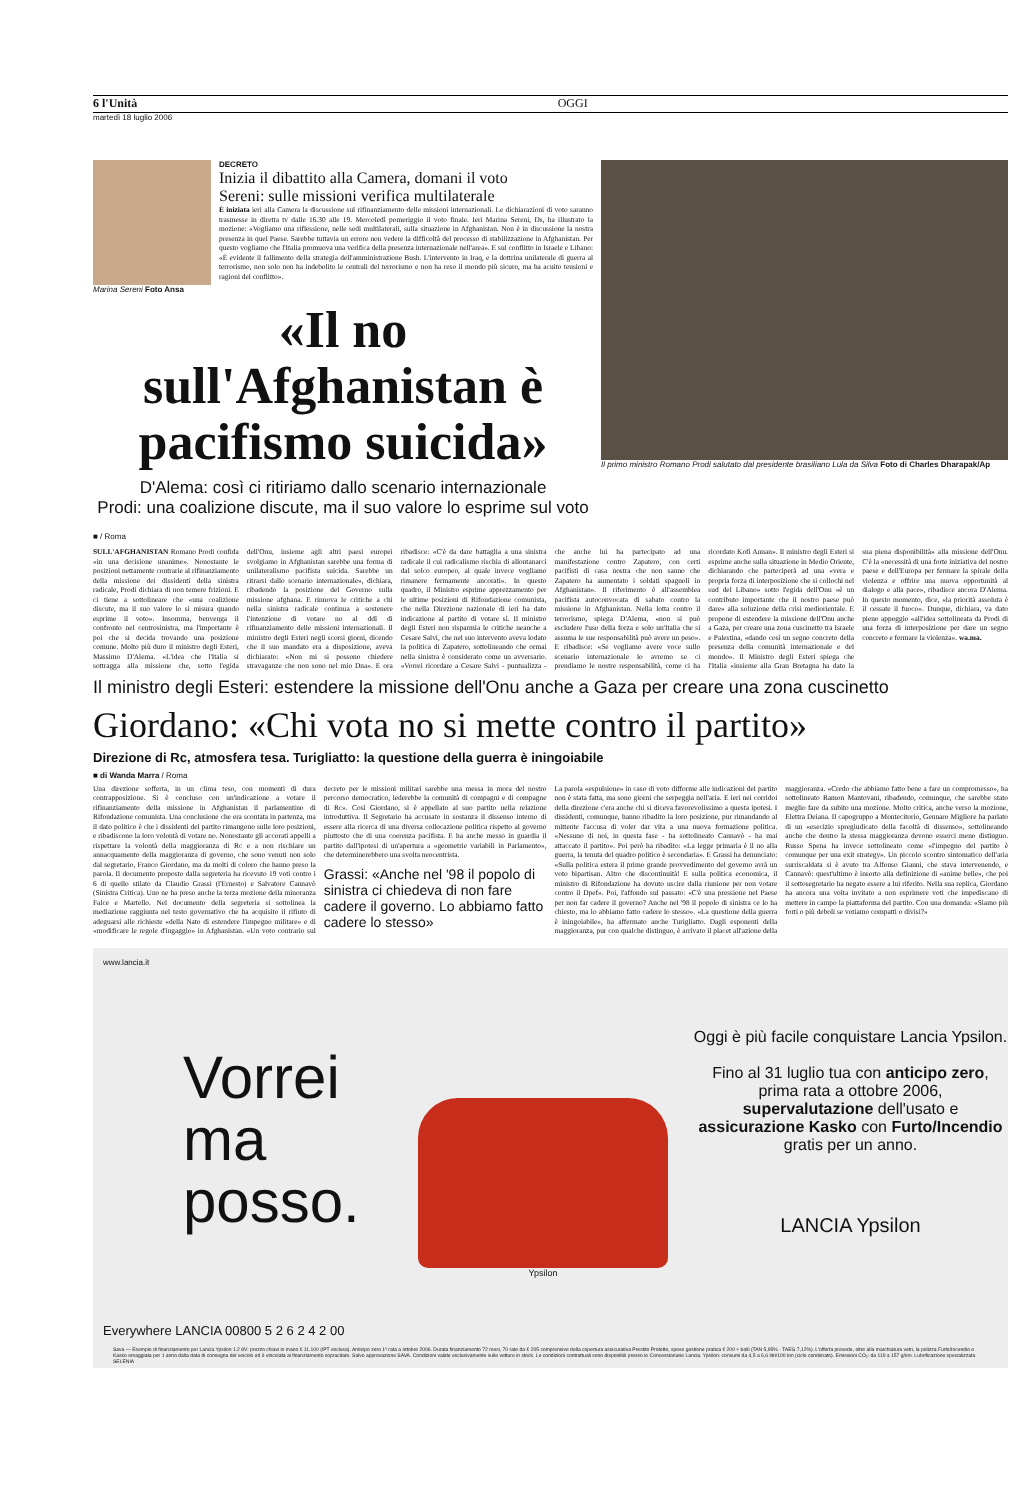6 l'Unità OGGI
martedì 18 luglio 2006
DECRETO
Inizia il dibattito alla Camera, domani il voto
Sereni: sulle missioni verifica multilaterale
È iniziata ieri alla Camera la discussione sul rifinanziamento delle missioni internazionali. Le dichiarazioni di voto saranno trasmesse in diretta tv dalle 16.30 alle 19. Mercoledì pomeriggio il voto finale. Ieri Marina Sereni, Ds, ha illustrato la mozione: «Vogliamo una riflessione, nelle sedi multilaterali, sulla situazione in Afghanistan. Non è in discussione la nostra presenza in quel Paese. Sarebbe tuttavia un errore non vedere la difficoltà del processo di stabilizzazione in Afghanistan. Per questo vogliamo che l'Italia promuova una verifica della presenza internazionale nell'area». E sul conflitto in Israele e Libano: «È evidente il fallimento della strategia dell'amministrazione Bush. L'intervento in Iraq, e la dottrina unilaterale di guerra al terrorismo, non solo non ha indebolito le centrali del terrorismo e non ha reso il mondo più sicuro, ma ha acuito tensioni e ragioni del conflitto».
Marina Sereni Foto Ansa
«Il no sull'Afghanistan è pacifismo suicida»
D'Alema: così ci ritiriamo dallo scenario internazionale
Prodi: una coalizione discute, ma il suo valore lo esprime sul voto
Il primo ministro Romano Prodi salutato dal presidente brasiliano Lula da Silva Foto di Charles Dharapak/Ap
■ / Roma
SULL'AFGHANISTAN Romano Prodi confida «in una decisione unanime». Nonostante le posizioni nettamente contrarie al rifinanziamento della missione dei dissidenti della sinistra radicale, Prodi dichiara di non temere frizioni. E ci tiene a sottolineare che «una coalizione discute, ma il suo valore lo si misura quando esprime il voto». Insomma, benvenga il confronto nel centrosinistra, ma l'importante è poi che si decida trovando una posizione comune. Molto più duro il ministro degli Esteri, Massimo D'Alema. «L'idea che l'Italia si sottragga alla missione che, sotto l'egida dell'Onu, insieme agli altri paesi europei svolgiamo in Afghanistan sarebbe una forma di unilateralismo pacifista suicida. Sarebbe un ritrarsi dallo scenario internazionale», dichiara, ribadendo la posizione del Governo sulla missione afghana. E rinnova le critiche a chi nella sinistra radicale continua a sostenere l'intenzione di votare no al ddl di rifinanziamento delle missioni internazionali. Il ministro degli Esteri negli scorsi giorni, dicendo che il suo mandato era a disposizione, aveva dichiarato: «Non mi si possono chiedere stravaganze che non sono nel mio Dna». E ora ribadisce: «C'è da dare battaglia a una sinistra radicale il cui radicalismo rischia di allontanarci dal solco europeo, al quale invece vogliamo rimanere fermamente ancorati». In questo quadro, il Ministro esprime apprezzamento per le ultime posizioni di Rifondazione comunista, che nella Direzione nazionale di ieri ha dato indicazione al partito di votare sì. Il ministro degli Esteri non risparmia le critiche neanche a Cesare Salvi, che nel suo intervento aveva lodato la politica di Zapatero, sottolineando che ormai nella sinistra è considerato come un avversario. «Vorrei ricordare a Cesare Salvi - puntualizza - che anche lui ha partecipato ad una manifestazione contro Zapatero, con certi pacifisti di casa nostra che non sanno che Zapatero ha aumentato i soldati spagnoli in Afghanistan». Il riferimento è all'assemblea pacifista autoconvocata di sabato contro la missione in Afghanistan. Nella lotta contro il terrorismo, spiega D'Alema, «non si può escludere l'uso della forza e solo un'Italia che si assuma le sue responsabilità può avere un peso». E ribadisce: «Se vogliamo avere voce sullo scenario internazionale lo avremo se ci prendiamo le nostre responsabilità, come ci ha ricordato Kofi Annan». Il ministro degli Esteri si esprime anche sulla situazione in Medio Oriente, dichiarando che parteciperà ad una «vera e propria forza di interposizione che si collochi nel sud del Libano» sotto l'egida dell'Onu «è un contributo importante che il nostro paese può dare» alla soluzione della crisi mediorientale. E propone di estendere la missione dell'Onu anche a Gaza, per creare una zona cuscinetto tra Israele e Palestina, «dando così un segno concreto della presenza della comunità internazionale e del mondo». Il Ministro degli Esteri spiega che l'Italia «insieme alla Gran Bretagna ha dato la sua piena disponibilità» alla missione dell'Onu. C'è la «necessità di una forte iniziativa del nostro paese e dell'Europa per fermare la spirale della violenza e offrire una nuova opportunità al dialogo e alla pace», ribadisce ancora D'Alema. In questo momento, dice, «la priorità assoluta è il cessate il fuoco». Dunque, dichiara, va dato pieno appoggio «all'idea sottolineata da Prodi di una forza di interposizione per dare un segno concreto e fermare la violenza». wa.ma.
Il ministro degli Esteri: estendere la missione dell'Onu anche a Gaza per creare una zona cuscinetto
Giordano: «Chi vota no si mette contro il partito»
Direzione di Rc, atmosfera tesa. Turigliatto: la questione della guerra è iningoiabile
■ di Wanda Marra / Roma
Una direzione sofferta, in un clima teso, con momenti di dura contrapposizione. Si è concluso con un'indicazione a votare il rifinanziamento della missione in Afghanistan il parlamentino di Rifondazione comunista. Una conclusione che era scontata in partenza, ma il dato politico è che i dissidenti del partito rimangono sulle loro posizioni, e ribadiscono la loro volontà di votare no. Nonostante gli accorati appelli a rispettare la volontà della maggioranza di Rc e a non rischiare un annacquamento della maggioranza di governo, che sono venuti non solo dal segretario, Franco Giordano, ma da molti di coloro che hanno preso la parola. Il documento proposto dalla segreteria ha ricevuto 19 voti contro i 6 di quello stilato da Claudio Grassi (l'Ernesto) e Salvatore Cannavò (Sinistra Critica). Uno ne ha preso anche la terza mozione della minoranza Falce e Martello. Nel documento della segreteria si sottolinea la mediazione raggiunta nel testo governativo che ha acquisito il rifiuto di adeguarsi alle richieste «della Nato di estendere l'impegno militare» e di «modificare le regole d'ingaggio» in Afghanistan. «Un voto contrario sul decreto per le missioni militari sarebbe una messa in mora del nostro percorso democratico, lederebbe la comunità di compagni e di compagne di Rc». Così Giordano, si è appellato al suo partito nella relazione introduttiva. Il Segretario ha accusato in sostanza il dissenso interno di essere alla ricerca di una diversa collocazione politica rispetto al governo piuttosto che di una coerenza pacifista. E ha anche messo in guardia il partito dall'ipotesi di un'apertura a «geometrie variabili in Parlamento», che determinerebbero una svolta neocentrista.
Grassi: «Anche nel '98 il popolo di sinistra ci chiedeva di non fare cadere il governo. Lo abbiamo fatto cadere lo stesso»
La parola «espulsione» in caso di voto difforme alle indicazioni del partito non è stata fatta, ma sono giorni che serpeggia nell'aria. E ieri nei corridoi della direzione c'era anche chi si diceva favorevolissimo a questa ipotesi. I dissidenti, comunque, hanno ribadito la loro posizione, pur rimandando al mittente l'accusa di voler dar vita a una nuova formazione politica. «Nessuno di noi, in questa fase - ha sottolineato Cannavò - ha mai attaccato il partito». Poi però ha ribadito: «La legge primaria è il no alla guerra, la tenuta del quadro politico è secondaria». E Grassi ha denunciato: «Sulla politica estera il primo grande provvedimento del governo avrà un voto bipartisan. Altro che discontinuità! E sulla politica economica, il ministro di Rifondazione ha dovuto uscire dalla riunione per non votare contro il Dpef». Poi, l'affondo sul passato: «C'è una pressione nel Paese per non far cadere il governo? Anche nel '98 il popolo di sinistra ce lo ha chiesto, ma lo abbiamo fatto cadere lo stesso». «La questione della guerra è iningoiabile», ha affermato anche Turigliatto. Dagli esponenti della maggioranza, pur con qualche distinguo, è arrivato il placet all'azione della maggioranza. «Credo che abbiamo fatto bene a fare un compromesso», ha sottolineato Ramon Mantovani, ribadendo, comunque, che sarebbe stato meglio fare da subito una mozione. Molto critica, anche verso la mozione, Elettra Deiana. Il capogruppo a Montecitorio, Gennaro Migliore ha parlato di un «esecizio spregiudicato della facoltà di dissenso», sottolineando anche che dentro la stessa maggioranza devono esserci meno distinguo. Russo Spena ha invece sottolineato come «l'impegno del partito è comunque per una exit strategy». Un piccolo scontro sintomatico dell'aria surriscaldata si è avuto tra Alfonso Gianni, che stava intervenendo, e Cannavò: quest'ultimo è insorto alla definizione di «anime belle», che poi il sottosegretario ha negato essere a lui riferito. Nella sua replica, Giordano ha ancora una volta invitato a non esprimere voti che impediscano di mettere in campo la piattaforma del partito. Con una domanda: «Siamo più forti o più deboli se votiamo compatti o divisi?»
www.lancia.it
Vorrei ma posso.
Everywhere LANCIA 00800 5 2 6 2 4 2 00
Ypsilon
Oggi è più facile conquistare Lancia Ypsilon.
Fino al 31 luglio tua con anticipo zero, prima rata a ottobre 2006, supervalutazione dell'usato e assicurazione Kasko con Furto/Incendio gratis per un anno.
LANCIA Ypsilon
Sava — Esempio di finanziamento per Lancia Ypsilon 1.2 8V: prezzo chiavi in mano € 11.100 (IPT esclusa). Anticipo zero 1ª rata a ottobre 2006. Durata finanziamento 72 mesi, 70 rate da € 205 comprensive della copertura assicurativa Prestito Protetto, spese gestione pratica € 200 + bolli (TAN 5,95% - TAEG 7,12%). L'offerta prevede, oltre alla marchiatura vetri, la polizza Furto/Incendio e Kasko omaggiata per 1 anno dalla data di consegna del veicolo ed è vincolata al finanziamento sopracitato. Salvo approvazione SAVA. Condizioni valide esclusivamente sulle vetture in stock. Le condizioni contrattuali sono disponibili presso le Concessionarie Lancia. Ypsilon: consumi da 4,5 a 6,6 litri/100 km (ciclo combinato). Emissioni CO₂: da 119 a 157 g/km. Lubrificazione specializzata SELENIA